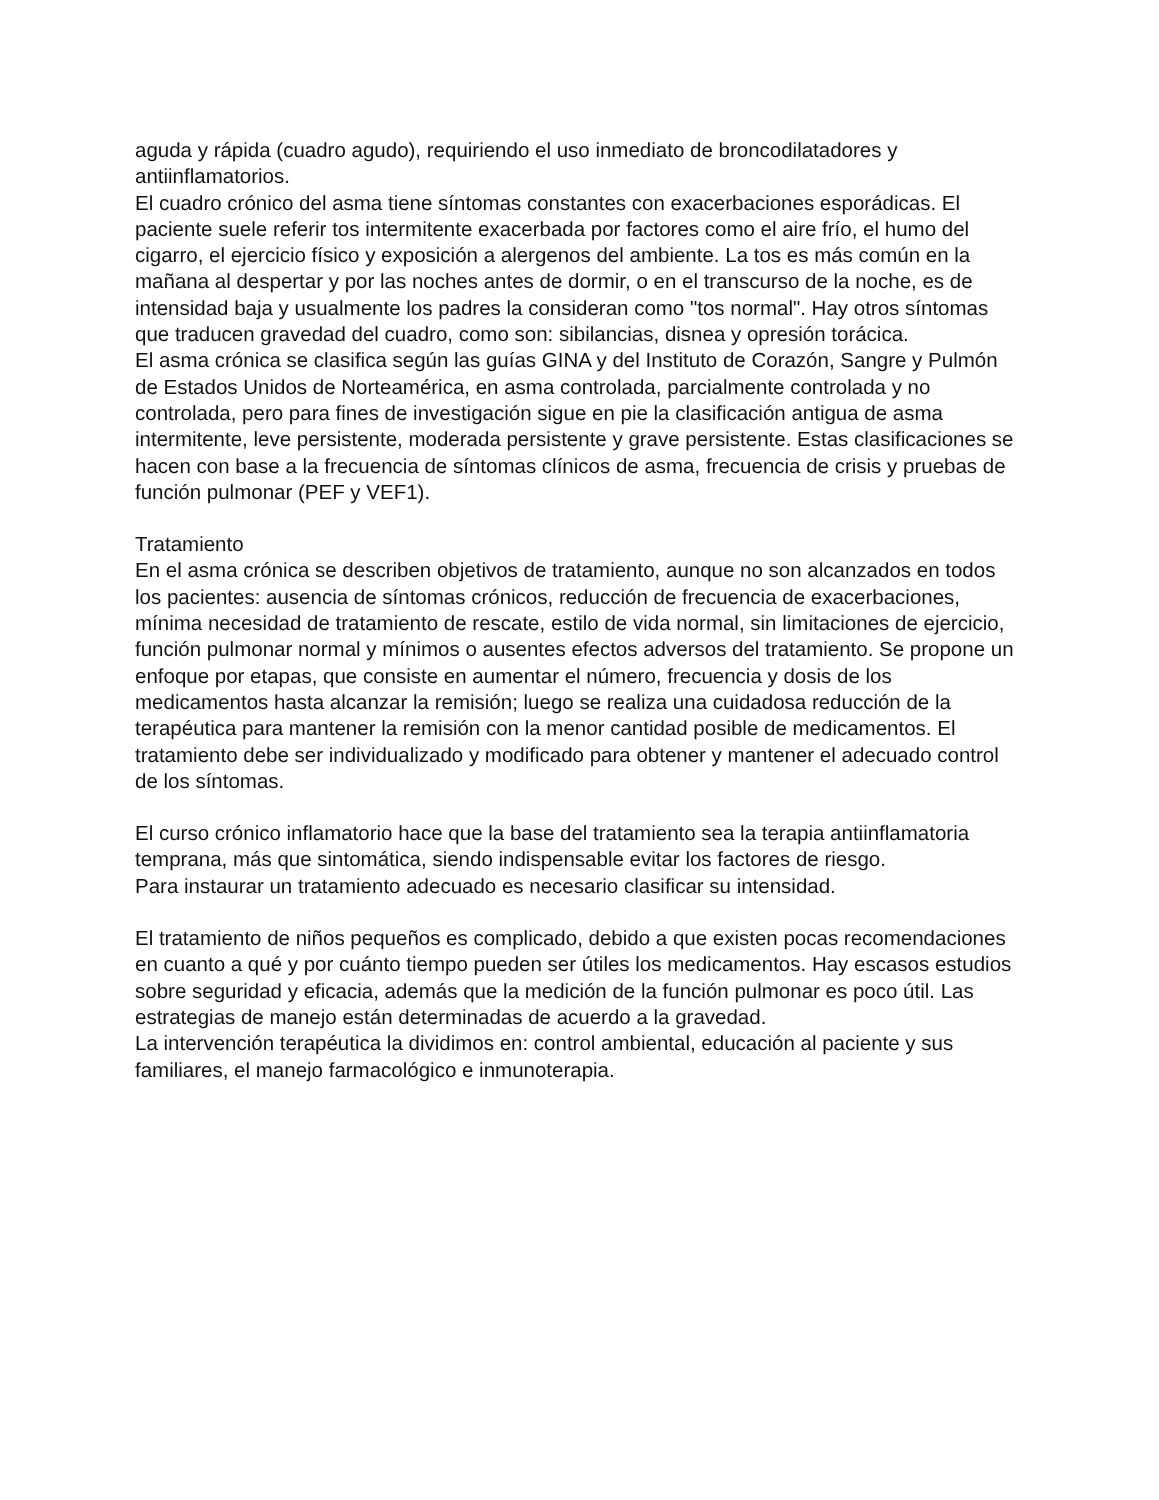aguda y rápida (cuadro agudo), requiriendo el uso inmediato de broncodilatadores y antiinflamatorios.
El cuadro crónico del asma tiene síntomas constantes con exacerbaciones esporádicas. El paciente suele referir tos intermitente exacerbada por factores como el aire frío, el humo del cigarro, el ejercicio físico y exposición a alergenos del ambiente. La tos es más común en la mañana al despertar y por las noches antes de dormir, o en el transcurso de la noche, es de intensidad baja y usualmente los padres la consideran como "tos normal". Hay otros síntomas que traducen gravedad del cuadro, como son: sibilancias, disnea y opresión torácica.
El asma crónica se clasifica según las guías GINA y del Instituto de Corazón, Sangre y Pulmón de Estados Unidos de Norteamérica, en asma controlada, parcialmente controlada y no controlada, pero para fines de investigación sigue en pie la clasificación antigua de asma intermitente, leve persistente, moderada persistente y grave persistente. Estas clasificaciones se hacen con base a la frecuencia de síntomas clínicos de asma, frecuencia de crisis y pruebas de función pulmonar (PEF y VEF1).
Tratamiento
En el asma crónica se describen objetivos de tratamiento, aunque no son alcanzados en todos los pacientes: ausencia de síntomas crónicos, reducción de frecuencia de exacerbaciones, mínima necesidad de tratamiento de rescate, estilo de vida normal, sin limitaciones de ejercicio, función pulmonar normal y mínimos o ausentes efectos adversos del tratamiento. Se propone un enfoque por etapas, que consiste en aumentar el número, frecuencia y dosis de los medicamentos hasta alcanzar la remisión; luego se realiza una cuidadosa reducción de la terapéutica para mantener la remisión con la menor cantidad posible de medicamentos. El tratamiento debe ser individualizado y modificado para obtener y mantener el adecuado control de los síntomas.
El curso crónico inflamatorio hace que la base del tratamiento sea la terapia antiinflamatoria temprana, más que sintomática, siendo indispensable evitar los factores de riesgo.
Para instaurar un tratamiento adecuado es necesario clasificar su intensidad.
El tratamiento de niños pequeños es complicado, debido a que existen pocas recomendaciones en cuanto a qué y por cuánto tiempo pueden ser útiles los medicamentos. Hay escasos estudios sobre seguridad y eficacia, además que la medición de la función pulmonar es poco útil. Las estrategias de manejo están determinadas de acuerdo a la gravedad.
La intervención terapéutica la dividimos en: control ambiental, educación al paciente y sus familiares, el manejo farmacológico e inmunoterapia.